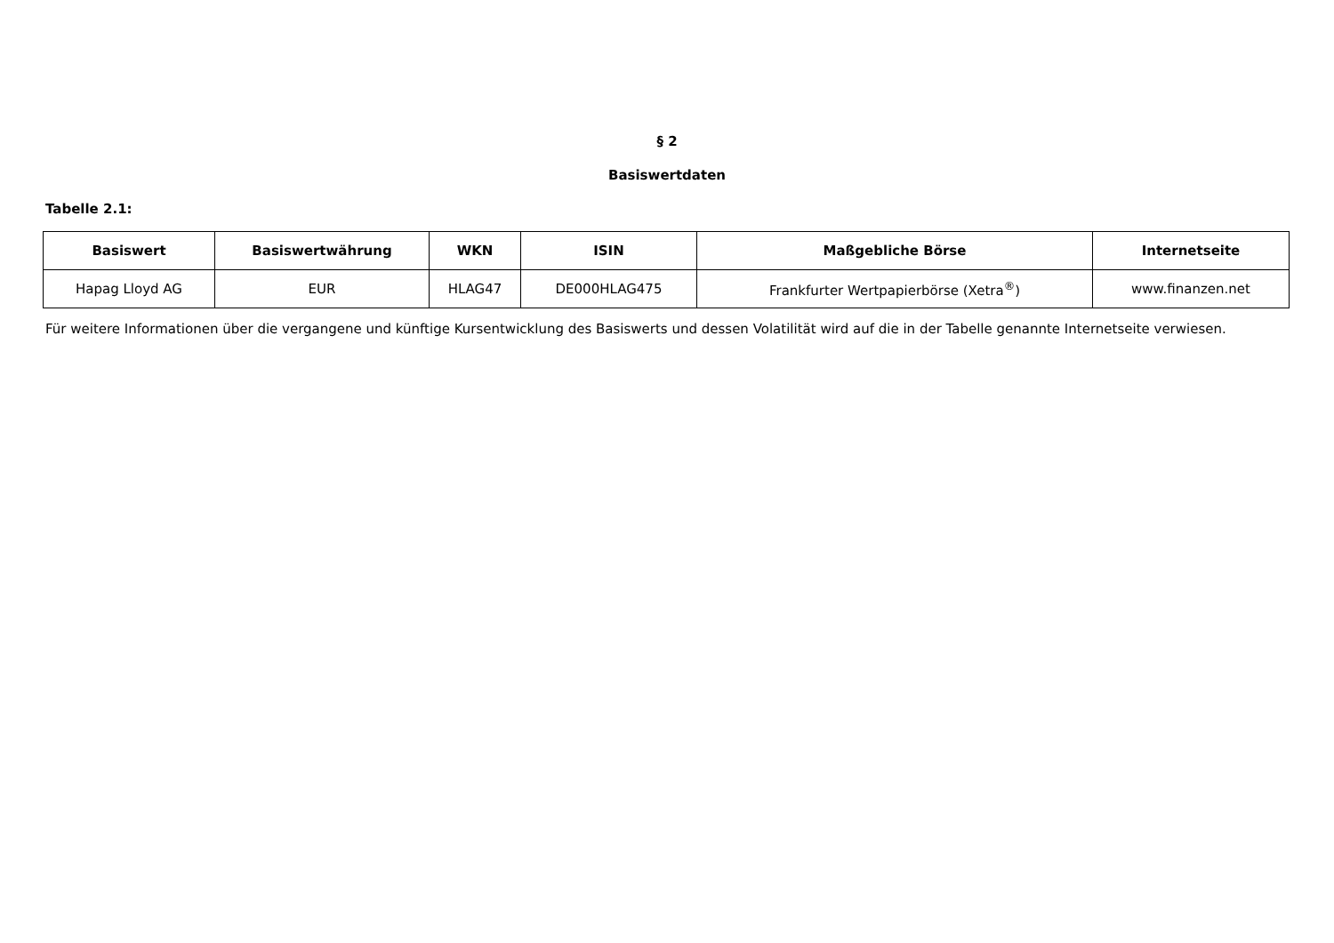§ 2
Basiswertdaten
Tabelle 2.1:
| Basiswert | Basiswertwährung | WKN | ISIN | Maßgebliche Börse | Internetseite |
| --- | --- | --- | --- | --- | --- |
| Hapag Lloyd AG | EUR | HLAG47 | DE000HLAG475 | Frankfurter Wertpapierbörse (Xetra<sup>®</sup>) | www.finanzen.net |
Für weitere Informationen über die vergangene und künftige Kursentwicklung des Basiswerts und dessen Volatilität wird auf die in der Tabelle genannte Internetseite verwiesen.